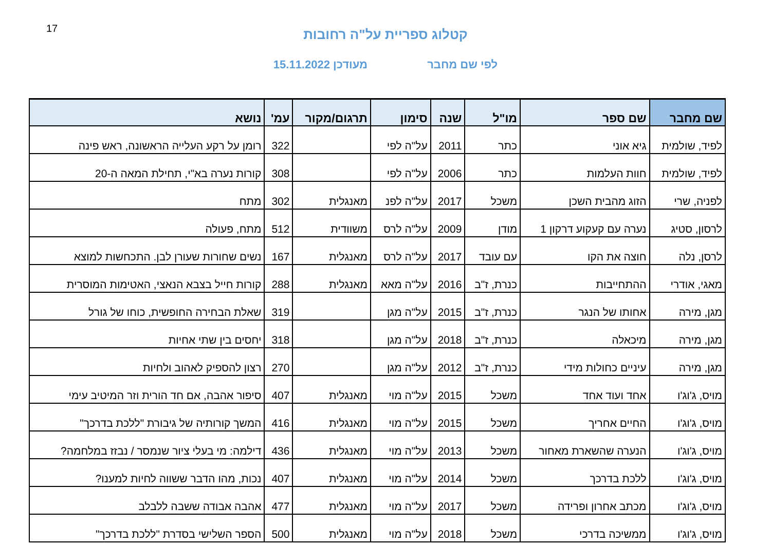17
קטלוג ספריית על"ה רחובות
לפי שם מחבר מעודכן 15.11.2022
| שם מחבר | שם ספר | מו"ל | שנה | סימון | תרגום/מקור | עמ' | נושא |
| --- | --- | --- | --- | --- | --- | --- | --- |
| לפיד, שולמית | גיא אוני | כתר | 2011 | על"ה לפי | | 322 | רומן על רקע העלייה הראשונה, ראש פינה |
| לפיד, שולמית | חוות העלמות | כתר | 2006 | על"ה לפי | | 308 | קורות נערה בא"י, תחילת המאה ה-20 |
| לפניה, שרי | הזוג מהבית השכן | משכל | 2017 | על"ה לפנ | מאנגלית | 302 | מתח |
| לרסון, סטיג | נערה עם קעקוע דרקון 1 | מודן | 2009 | על"ה לרס | משוודית | 512 | מתח, פעולה |
| לרסן, נלה | חוצה את הקו | עם עובד | 2017 | על"ה לרס | מאנגלית | 167 | נשים שחורות שעורן לבן. התכחשות למוצא |
| מאגי, אודרי | ההתחייבות | כנרת, ז"ב | 2016 | על"ה מאא | מאנגלית | 288 | קורות חייל בצבא הנאצי, האטימות המוסרית |
| מגן, מירה | אחותו של הנגר | כנרת, ז"ב | 2015 | על"ה מגן | | 319 | שאלת הבחירה החופשית, כוחו של גורל |
| מגן, מירה | מיכאלה | כנרת, ז"ב | 2018 | על"ה מגן | | 318 | יחסים בין שתי אחיות |
| מגן, מירה | עיניים כחולות מידי | כנרת, ז"ב | 2012 | על"ה מגן | | 270 | רצון להספיק לאהוב ולחיות |
| מויס, ג'וג'ו | אחד ועוד אחד | משכל | 2015 | על"ה מוי | מאנגלית | 407 | סיפור אהבה, אם חד הורית וזר המיטיב עימי |
| מויס, ג'וג'ו | החיים אחריך | משכל | 2015 | על"ה מוי | מאנגלית | 416 | המשך קורותיה של גיבורת "ללכת בדרכך" |
| מויס, ג'וג'ו | הנערה שהשארת מאחור | משכל | 2013 | על"ה מוי | מאנגלית | 436 | דילמה: מי בעלי ציור שנמסר / נבזז במלחמה? |
| מויס, ג'וג'ו | ללכת בדרכך | משכל | 2014 | על"ה מוי | מאנגלית | 407 | נכות, מהו הדבר ששווה לחיות למענו? |
| מויס, ג'וג'ו | מכתב אחרון ופרידה | משכל | 2017 | על"ה מוי | מאנגלית | 477 | אהבה אבודה ששבה ללבלב |
| מויס, ג'וג'ו | ממשיכה בדרכי | משכל | 2018 | על"ה מוי | מאנגלית | 500 | הספר השלישי בסדרת "ללכת בדרכך" |